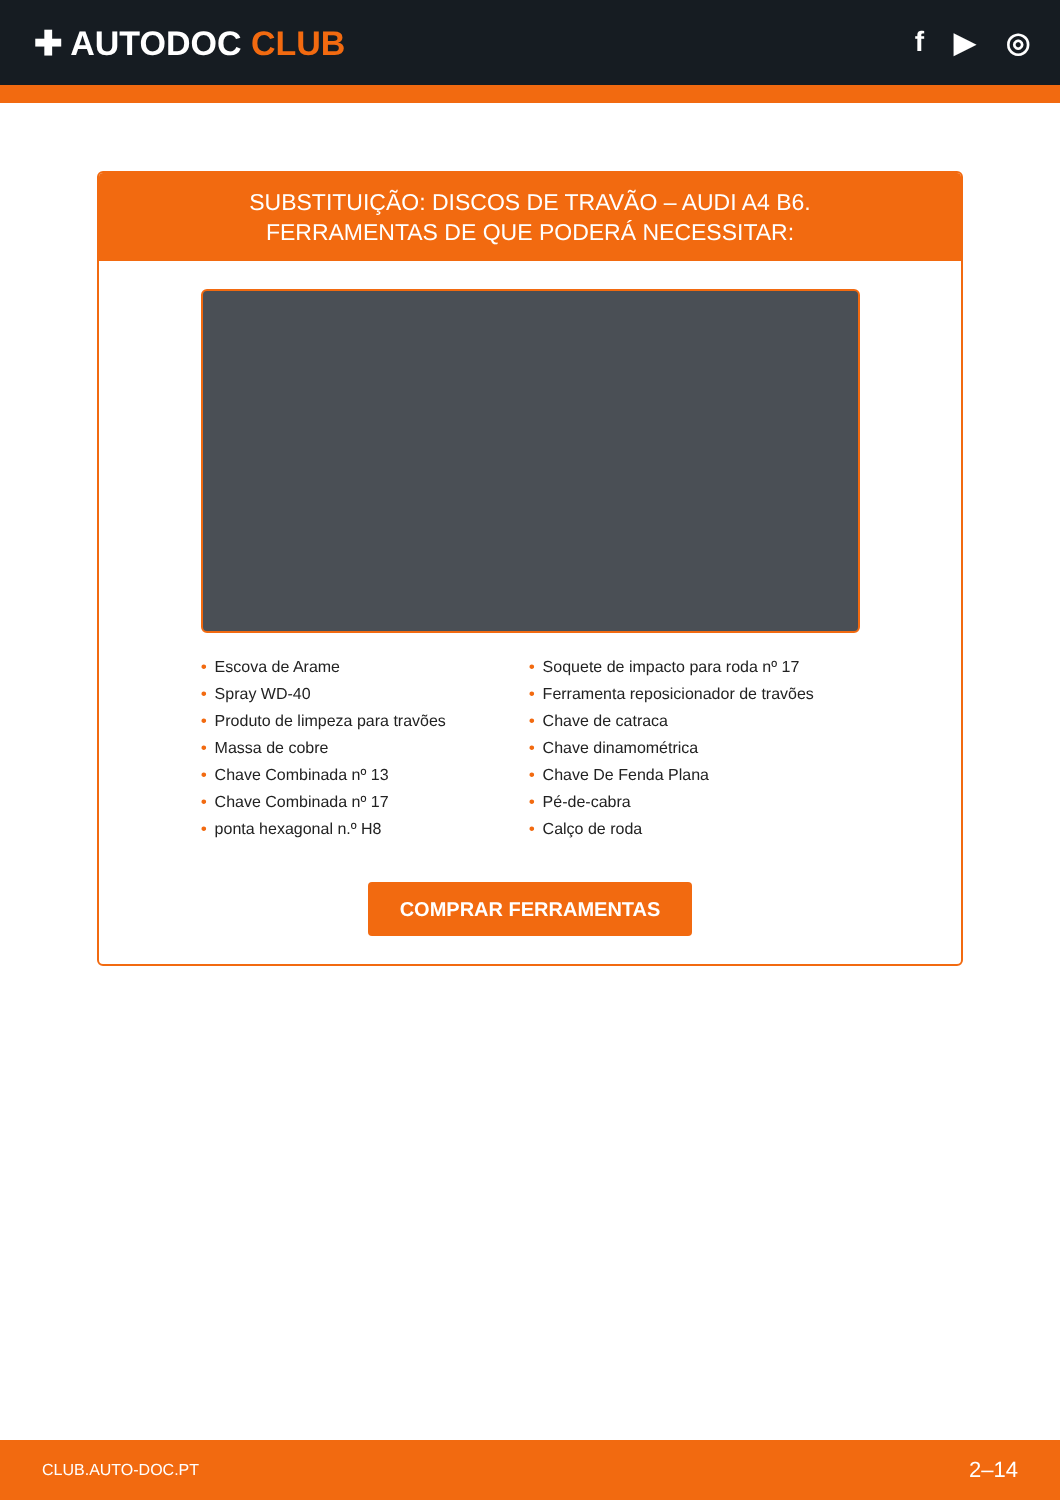✚ AUTODOC CLUB
f ▶ ◎
SUBSTITUIÇÃO: DISCOS DE TRAVÃO – AUDI A4 B6.
FERRAMENTAS DE QUE PODERÁ NECESSITAR:
• Escova de Arame
• Spray WD-40
• Produto de limpeza para travões
• Massa de cobre
• Chave Combinada nº 13
• Chave Combinada nº 17
• ponta hexagonal n.º H8
• Soquete de impacto para roda nº 17
• Ferramenta reposicionador de travões
• Chave de catraca
• Chave dinamométrica
• Chave De Fenda Plana
• Pé-de-cabra
• Calço de roda
COMPRAR FERRAMENTAS
CLUB.AUTO-DOC.PT 2–14